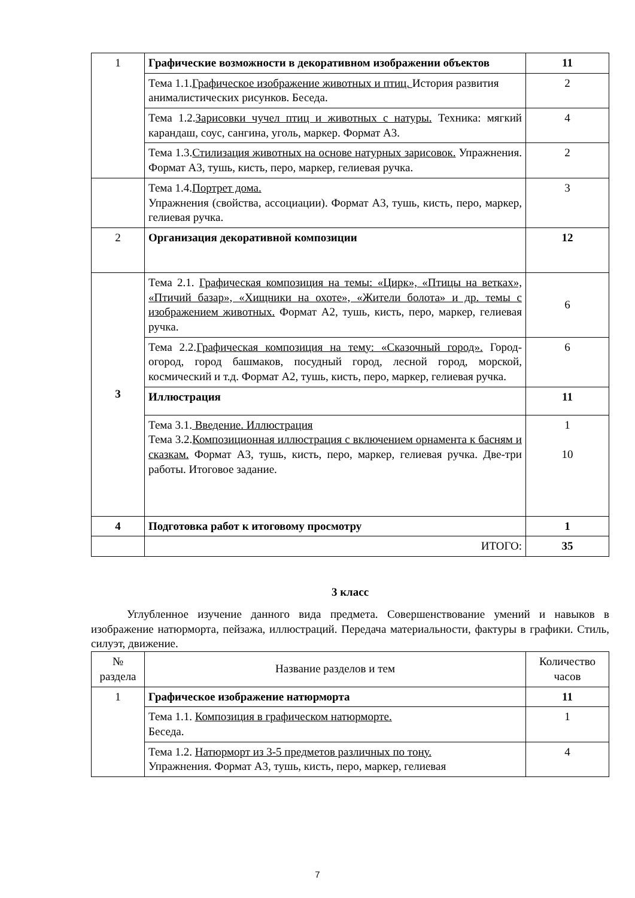| 1 | Графические возможности в декоративном изображении объектов | 11 |
| | Тема 1.1. Графическое изображение животных и птиц. История развития анималистических рисунков. Беседа. | 2 |
| | Тема 1.2. Зарисовки чучел птиц и животных с натуры. Техника: мягкий карандаш, соус, сангина, уголь, маркер. Формат А3. | 4 |
| | Тема 1.3. Стилизация животных на основе натурных зарисовок. Упражнения. Формат А3, тушь, кисть, перо, маркер, гелиевая ручка. | 2 |
| | Тема 1.4. Портрет дома. Упражнения (свойства, ассоциации). Формат А3, тушь, кисть, перо, маркер, гелиевая ручка. | 3 |
| 2 | Организация декоративной композиции | 12 |
| 3 | Тема 2.1. Графическая композиция на темы: «Цирк», «Птицы на ветках», «Птичий базар», «Хищники на охоте», «Жители болота» и др. темы с изображением животных. Формат А2, тушь, кисть, перо, маркер, гелиевая ручка. | 6 |
| | Тема 2.2. Графическая композиция на тему: «Сказочный город». Город-огород, город башмаков, посудный город, лесной город, морской, космический и т.д. Формат А2, тушь, кисть, перо, маркер, гелиевая ручка. | 6 |
| | Иллюстрация | 11 |
| | Тема 3.1. Введение. Иллюстрация Тема 3.2. Композиционная иллюстрация с включением орнамента к басням и сказкам. Формат А3, тушь, кисть, перо, маркер, гелиевая ручка. Две-три работы. Итоговое задание. | 1 10 |
| 4 | Подготовка работ к итоговому просмотру | 1 |
| | ИТОГО: | 35 |
3 класс
Углубленное изучение данного вида предмета. Совершенствование умений и навыков в изображение натюрморта, пейзажа, иллюстраций. Передача материальности, фактуры в графики. Стиль, силуэт, движение.
| № раздела | Название разделов и тем | Количество часов |
| --- | --- | --- |
| 1 | Графическое изображение натюрморта | 11 |
| | Тема 1.1. Композиция в графическом натюрморте. Беседа. | 1 |
| | Тема 1.2. Натюрморт из 3-5 предметов различных по тону. Упражнения. Формат А3, тушь, кисть, перо, маркер, гелиевая | 4 |
7